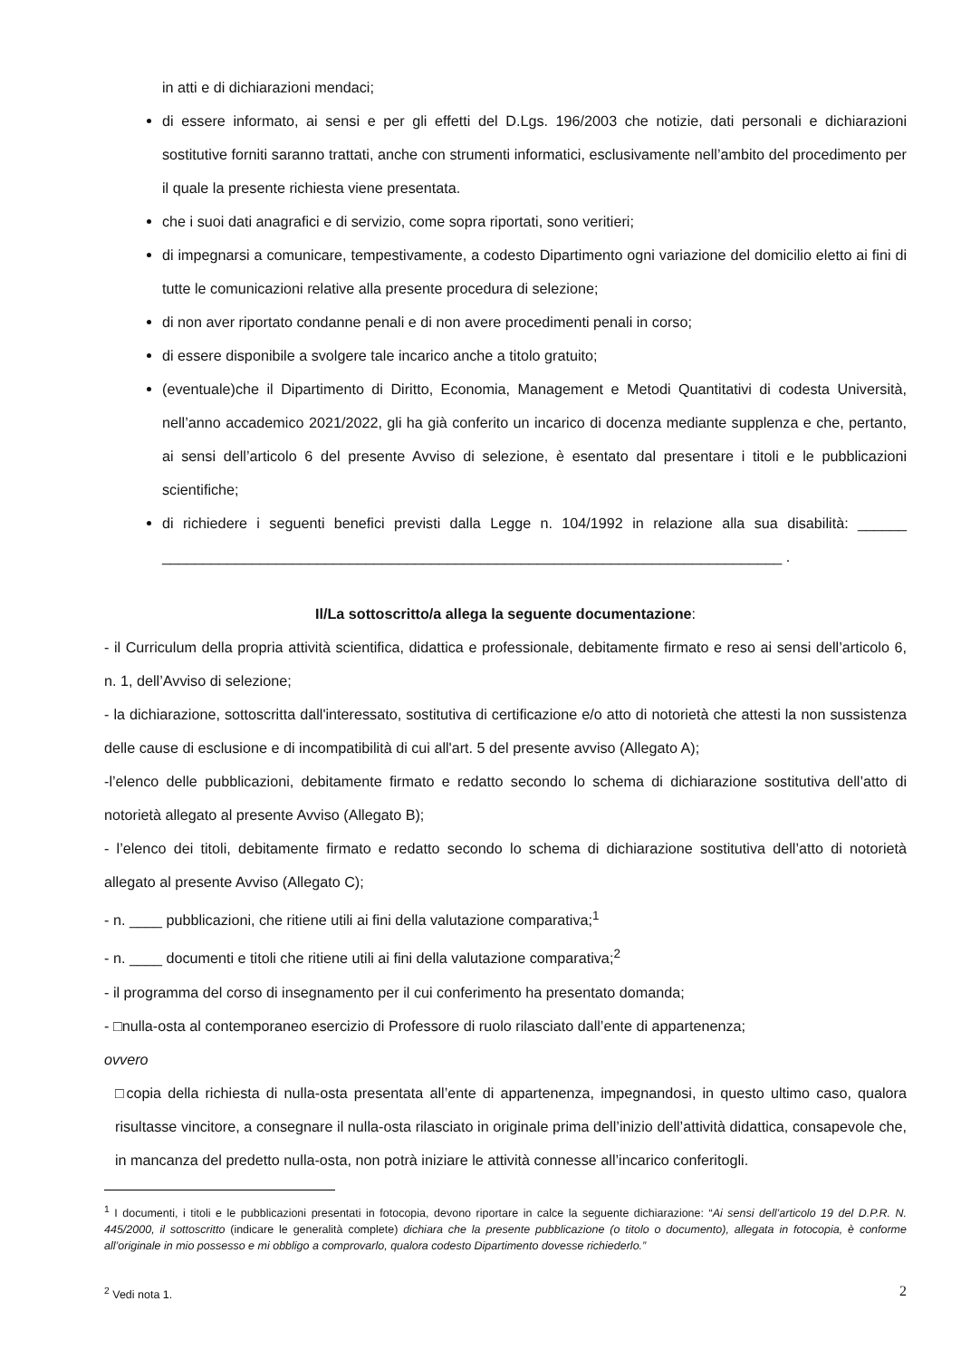in atti e di dichiarazioni mendaci;
di essere informato, ai sensi e per gli effetti del D.Lgs. 196/2003 che notizie, dati personali e dichiarazioni sostitutive forniti saranno trattati, anche con strumenti informatici, esclusivamente nell’ambito del procedimento per il quale la presente richiesta viene presentata.
che i suoi dati anagrafici e di servizio, come sopra riportati, sono veritieri;
di impegnarsi a comunicare, tempestivamente, a codesto Dipartimento ogni variazione del domicilio eletto ai fini di tutte le comunicazioni relative alla presente procedura di selezione;
di non aver riportato condanne penali e di non avere procedimenti penali in corso;
di essere disponibile a svolgere tale incarico anche a titolo gratuito;
(eventuale)che il Dipartimento di Diritto, Economia, Management e Metodi Quantitativi di codesta Università, nell’anno accademico 2021/2022, gli ha già conferito un incarico di docenza mediante supplenza e che, pertanto, ai sensi dell’articolo 6 del presente Avviso di selezione, è esentato dal presentare i titoli e le pubblicazioni scientifiche;
di richiedere i seguenti benefici previsti dalla Legge n. 104/1992 in relazione alla sua disabilità: ______ ____________________________________________________________________________ .
Il/La sottoscritto/a allega la seguente documentazione:
- il Curriculum della propria attività scientifica, didattica e professionale, debitamente firmato e reso ai sensi dell’articolo 6, n. 1, dell’Avviso di selezione;
- la dichiarazione, sottoscritta dall'interessato, sostitutiva di certificazione e/o atto di notorietà che attesti la non sussistenza delle cause di esclusione e di incompatibilità di cui all'art. 5 del presente avviso (Allegato A);
-l’elenco delle pubblicazioni, debitamente firmato e redatto secondo lo schema di dichiarazione sostitutiva dell’atto di notorietà allegato al presente Avviso (Allegato B);
- l’elenco dei titoli, debitamente firmato e redatto secondo lo schema di dichiarazione sostitutiva dell’atto di notorietà allegato al presente Avviso (Allegato C);
- n. ____ pubblicazioni, che ritiene utili ai fini della valutazione comparativa;<sup>1</sup>
- n. ____ documenti e titoli che ritiene utili ai fini della valutazione comparativa;<sup>2</sup>
- il programma del corso di insegnamento per il cui conferimento ha presentato domanda;
- □nulla-osta al contemporaneo esercizio di Professore di ruolo rilasciato dall’ente di appartenenza;
ovvero
□copia della richiesta di nulla-osta presentata all’ente di appartenenza, impegnandosi, in questo ultimo caso, qualora risultasse vincitore, a consegnare il nulla-osta rilasciato in originale prima dell’inizio dell’attività didattica, consapevole che, in mancanza del predetto nulla-osta, non potrà iniziare le attività connesse all’incarico conferitogli.
<sup>1</sup> I documenti, i titoli e le pubblicazioni presentati in fotocopia, devono riportare in calce la seguente dichiarazione: “Ai sensi dell’articolo 19 del D.P.R. N. 445/2000, il sottoscritto (indicare le generalità complete) dichiara che la presente pubblicazione (o titolo o documento), allegata in fotocopia, è conforme all’originale in mio possesso e mi obbligo a comprovarlo, qualora codesto Dipartimento dovesse richiederlo.”
<sup>2</sup> Vedi nota 1. 2